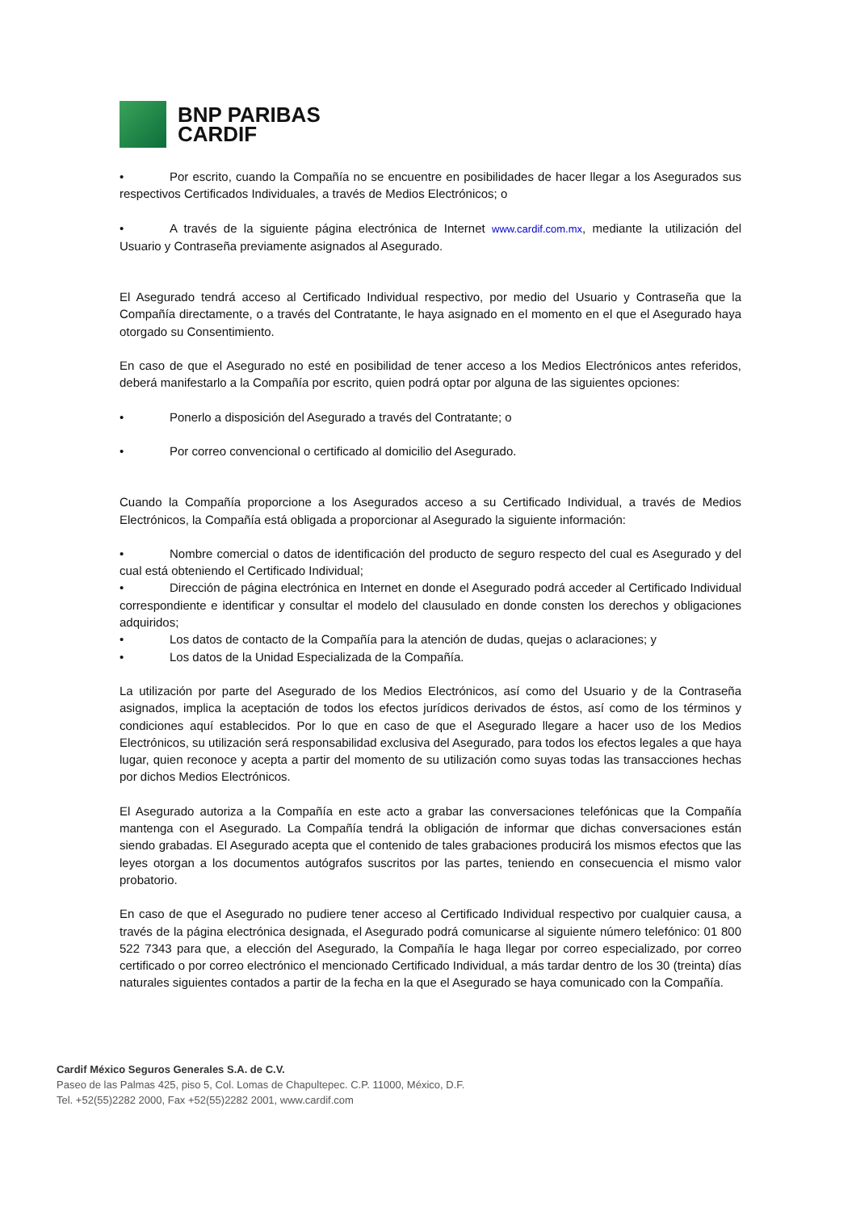BNP PARIBAS
CARDIF
• Por escrito, cuando la Compañía no se encuentre en posibilidades de hacer llegar a los Asegurados sus respectivos Certificados Individuales, a través de Medios Electrónicos; o
• A través de la siguiente página electrónica de Internet www.cardif.com.mx, mediante la utilización del Usuario y Contraseña previamente asignados al Asegurado.
El Asegurado tendrá acceso al Certificado Individual respectivo, por medio del Usuario y Contraseña que la Compañía directamente, o a través del Contratante, le haya asignado en el momento en el que el Asegurado haya otorgado su Consentimiento.
En caso de que el Asegurado no esté en posibilidad de tener acceso a los Medios Electrónicos antes referidos, deberá manifestarlo a la Compañía por escrito, quien podrá optar por alguna de las siguientes opciones:
• Ponerlo a disposición del Asegurado a través del Contratante; o
• Por correo convencional o certificado al domicilio del Asegurado.
Cuando la Compañía proporcione a los Asegurados acceso a su Certificado Individual, a través de Medios Electrónicos, la Compañía está obligada a proporcionar al Asegurado la siguiente información:
• Nombre comercial o datos de identificación del producto de seguro respecto del cual es Asegurado y del cual está obteniendo el Certificado Individual;
• Dirección de página electrónica en Internet en donde el Asegurado podrá acceder al Certificado Individual correspondiente e identificar y consultar el modelo del clausulado en donde consten los derechos y obligaciones adquiridos;
• Los datos de contacto de la Compañía para la atención de dudas, quejas o aclaraciones; y
• Los datos de la Unidad Especializada de la Compañía.
La utilización por parte del Asegurado de los Medios Electrónicos, así como del Usuario y de la Contraseña asignados, implica la aceptación de todos los efectos jurídicos derivados de éstos, así como de los términos y condiciones aquí establecidos. Por lo que en caso de que el Asegurado llegare a hacer uso de los Medios Electrónicos, su utilización será responsabilidad exclusiva del Asegurado, para todos los efectos legales a que haya lugar, quien reconoce y acepta a partir del momento de su utilización como suyas todas las transacciones hechas por dichos Medios Electrónicos.
El Asegurado autoriza a la Compañía en este acto a grabar las conversaciones telefónicas que la Compañía mantenga con el Asegurado. La Compañía tendrá la obligación de informar que dichas conversaciones están siendo grabadas. El Asegurado acepta que el contenido de tales grabaciones producirá los mismos efectos que las leyes otorgan a los documentos autógrafos suscritos por las partes, teniendo en consecuencia el mismo valor probatorio.
En caso de que el Asegurado no pudiere tener acceso al Certificado Individual respectivo por cualquier causa, a través de la página electrónica designada, el Asegurado podrá comunicarse al siguiente número telefónico: 01 800 522 7343 para que, a elección del Asegurado, la Compañía le haga llegar por correo especializado, por correo certificado o por correo electrónico el mencionado Certificado Individual, a más tardar dentro de los 30 (treinta) días naturales siguientes contados a partir de la fecha en la que el Asegurado se haya comunicado con la Compañía.
Cardif México Seguros Generales S.A. de C.V.
Paseo de las Palmas 425, piso 5, Col. Lomas de Chapultepec. C.P. 11000, México, D.F.
Tel. +52(55)2282 2000, Fax +52(55)2282 2001, www.cardif.com